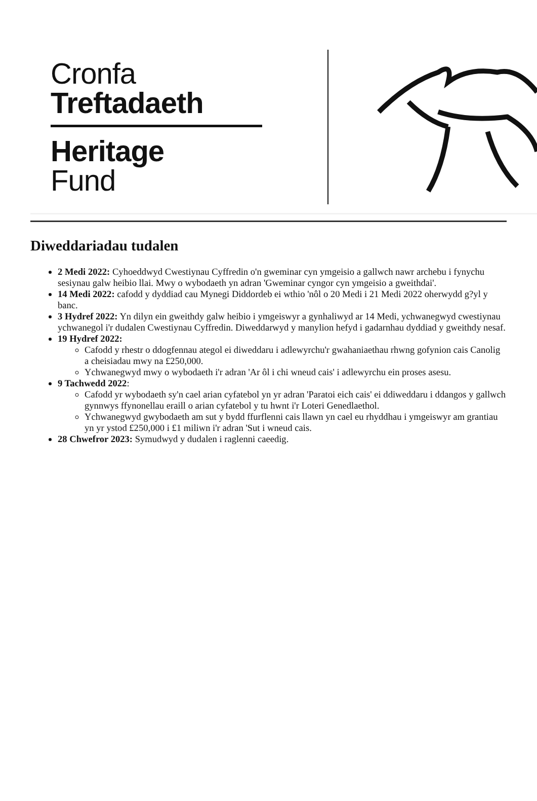Cronfa
Treftadaeth
Heritage
Fund
Diweddariadau tudalen
2 Medi 2022: Cyhoeddwyd Cwestiynau Cyffredin o'n gweminar cyn ymgeisio a gallwch nawr archebu i fynychu sesiynau galw heibio llai. Mwy o wybodaeth yn adran 'Gweminar cyngor cyn ymgeisio a gweithdai'.
14 Medi 2022: cafodd y dyddiad cau Mynegi Diddordeb ei wthio 'nôl o 20 Medi i 21 Medi 2022 oherwydd g?yl y banc.
3 Hydref 2022: Yn dilyn ein gweithdy galw heibio i ymgeiswyr a gynhaliwyd ar 14 Medi, ychwanegwyd cwestiynau ychwanegol i'r dudalen Cwestiynau Cyffredin. Diweddarwyd y manylion hefyd i gadarnhau dyddiad y gweithdy nesaf.
19 Hydref 2022:
Cafodd y rhestr o ddogfennau ategol ei diweddaru i adlewyrchu'r gwahaniaethau rhwng gofynion cais Canolig a cheisiadau mwy na £250,000.
Ychwanegwyd mwy o wybodaeth i'r adran 'Ar ôl i chi wneud cais' i adlewyrchu ein proses asesu.
9 Tachwedd 2022:
Cafodd yr wybodaeth sy'n cael arian cyfatebol yn yr adran 'Paratoi eich cais' ei ddiweddaru i ddangos y gallwch gynnwys ffynonellau eraill o arian cyfatebol y tu hwnt i'r Loteri Genedlaethol.
Ychwanegwyd gwybodaeth am sut y bydd ffurflenni cais llawn yn cael eu rhyddhau i ymgeiswyr am grantiau yn yr ystod £250,000 i £1 miliwn i'r adran 'Sut i wneud cais.
28 Chwefror 2023: Symudwyd y dudalen i raglenni caeedig.